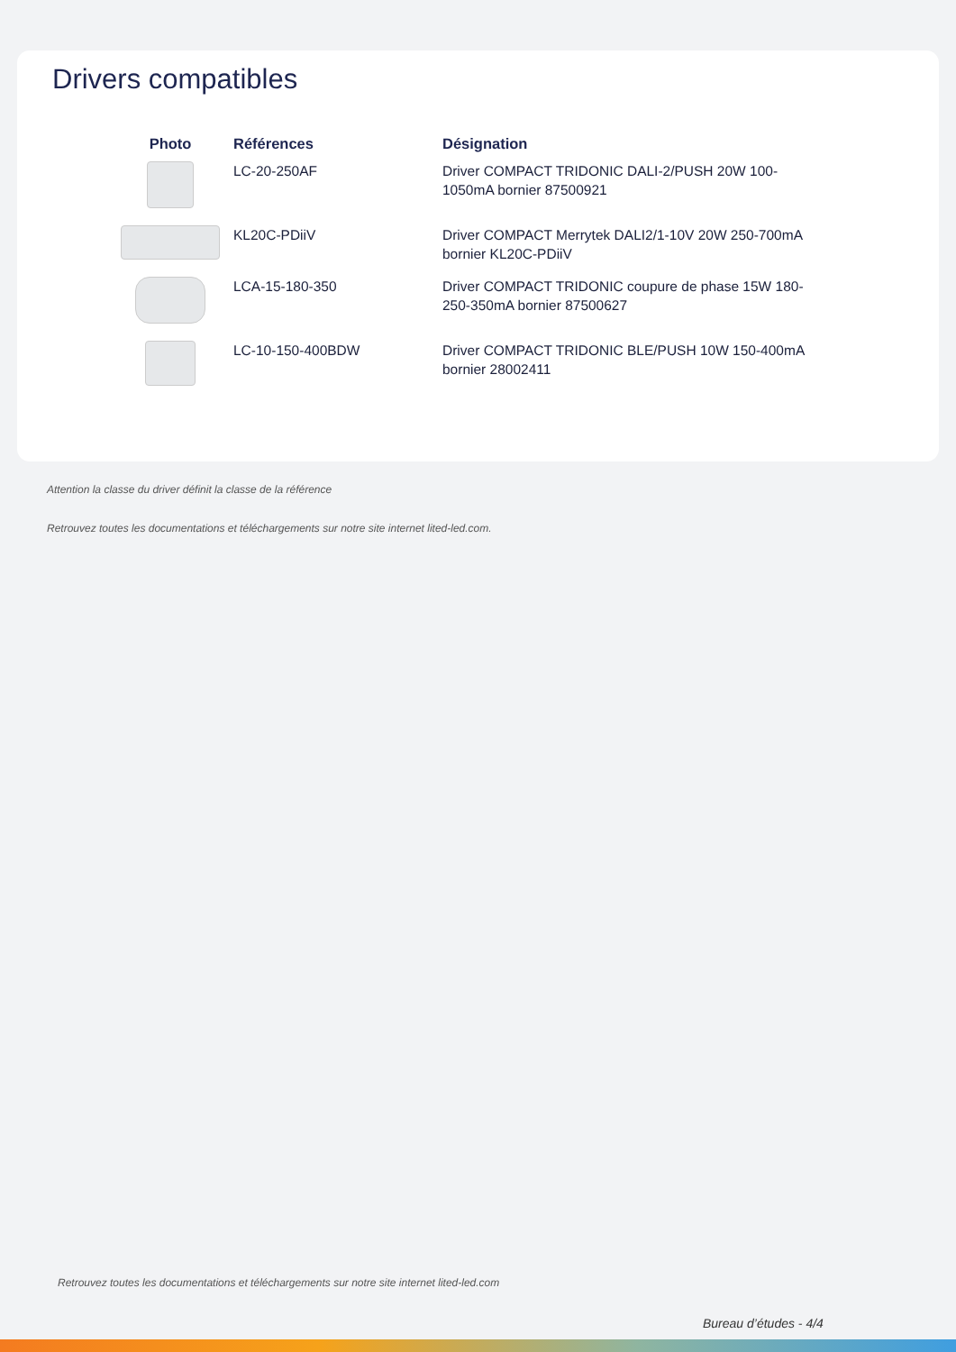Drivers compatibles
| Photo | Références | Désignation |
| --- | --- | --- |
| | LC-20-250AF | Driver COMPACT TRIDONIC DALI-2/PUSH 20W 100-1050mA bornier 87500921 |
| | KL20C-PDiiV | Driver COMPACT Merrytek DALI2/1-10V 20W 250-700mA bornier KL20C-PDiiV |
| | LCA-15-180-350 | Driver COMPACT TRIDONIC coupure de phase 15W 180-250-350mA bornier 87500627 |
| | LC-10-150-400BDW | Driver COMPACT TRIDONIC BLE/PUSH 10W 150-400mA bornier 28002411 |
Attention la classe du driver définit la classe de la référence
Retrouvez toutes les documentations et téléchargements sur notre site internet lited-led.com.
Retrouvez toutes les documentations et téléchargements sur notre site internet lited-led.com
Bureau d’études - 4/4